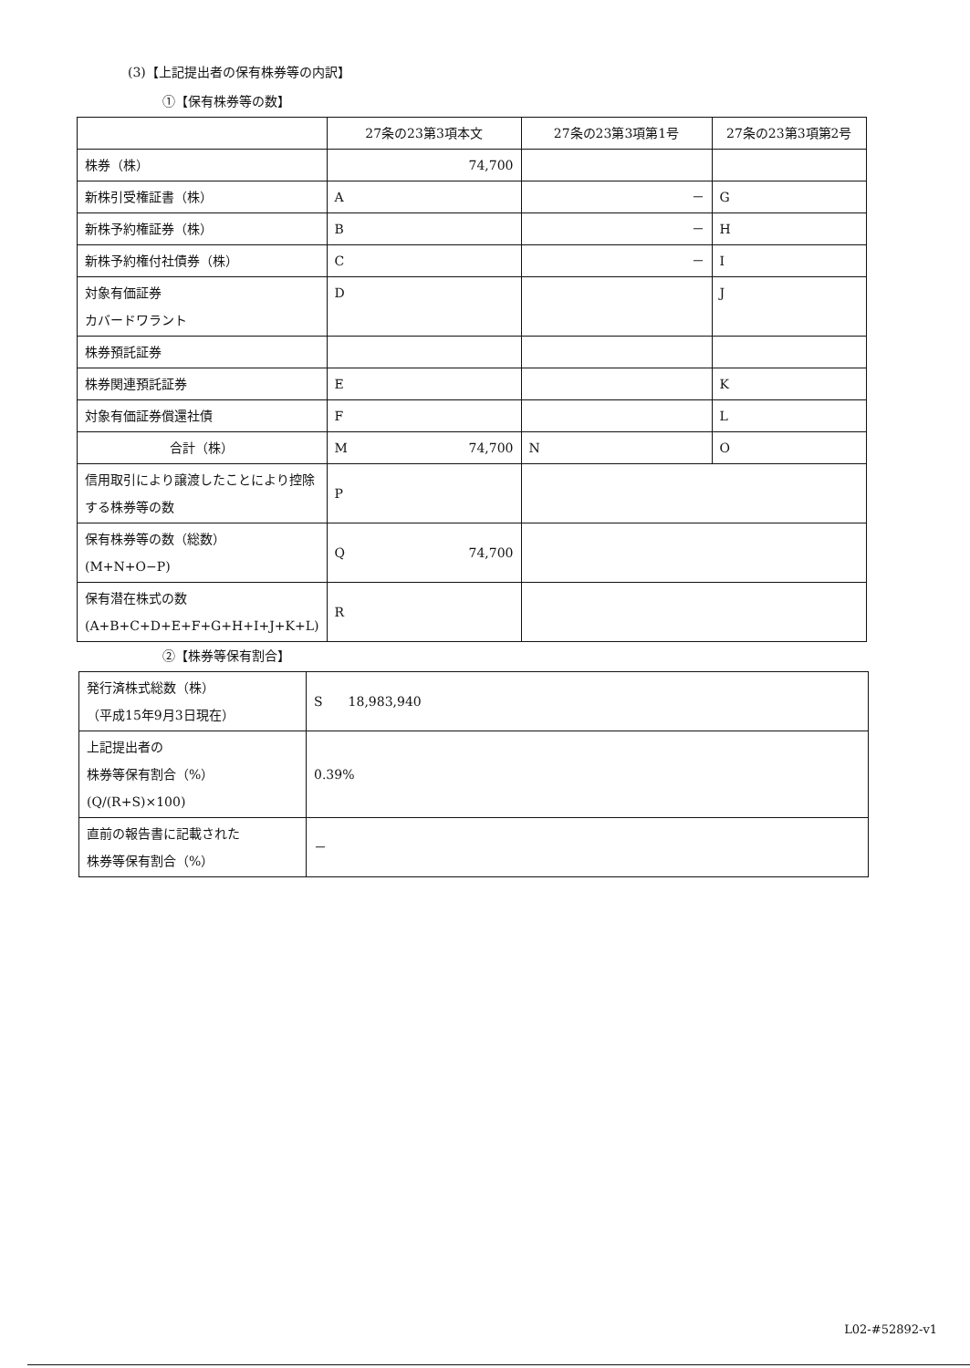(3)【上記提出者の保有株券等の内訳】
①【保有株券等の数】
| | 27条の23第3項本文 | 27条の23第3項第1号 | 27条の23第3項第2号 |
| 株券（株） | 74,700 | | |
| 新株引受権証書（株） | A | － | G |
| 新株予約権証券（株） | B | － | H |
| 新株予約権付社債券（株） | C | － | I |
| 対象有価証券 カバードワラント | D | | J |
| 株券預託証券 | | | |
| 株券関連預託証券 | E | | K |
| 対象有価証券償還社債 | F | | L |
| 合計（株） | M 74,700 | N | O |
| 信用取引により譲渡したことにより控除する株券等の数 | P | | |
| 保有株券等の数（総数） (M+N+O−P) | Q 74,700 | | |
| 保有潜在株式の数 (A+B+C+D+E+F+G+H+I+J+K+L) | R | | |
②【株券等保有割合】
| 発行済株式総数（株） （平成15年9月3日現在） | S 18,983,940 |
| 上記提出者の 株券等保有割合（%） (Q/(R+S)×100) | 0.39% |
| 直前の報告書に記載された 株券等保有割合（%） | － |
L02-#52892-v1